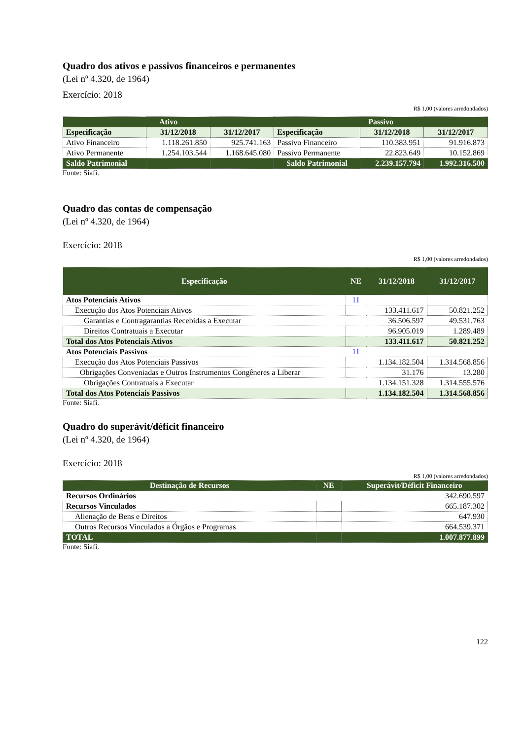Quadro dos ativos e passivos financeiros e permanentes
(Lei nº 4.320, de 1964)
Exercício: 2018
R$ 1,00 (valores arredondados)
| Ativo | | | Passivo | | |
| --- | --- | --- | --- | --- | --- |
| Especificação | 31/12/2018 | 31/12/2017 | Especificação | 31/12/2018 | 31/12/2017 |
| Ativo Financeiro | 1.118.261.850 | 925.741.163 | Passivo Financeiro | 110.383.951 | 91.916.873 |
| Ativo Permanente | 1.254.103.544 | 1.168.645.080 | Passivo Permanente | 22.823.649 | 10.152.869 |
| Saldo Patrimonial | | | Saldo Patrimonial | 2.239.157.794 | 1.992.316.500 |
Fonte: Siafi.
Quadro das contas de compensação
(Lei nº 4.320, de 1964)
Exercício: 2018
R$ 1,00 (valores arredondados)
| Especificação | NE | 31/12/2018 | 31/12/2017 |
| --- | --- | --- | --- |
| Atos Potenciais Ativos | 11 | | |
| Execução dos Atos Potenciais Ativos | | 133.411.617 | 50.821.252 |
| Garantias e Contragarantias Recebidas a Executar | | 36.506.597 | 49.531.763 |
| Direitos Contratuais a Executar | | 96.905.019 | 1.289.489 |
| Total dos Atos Potenciais Ativos | | 133.411.617 | 50.821.252 |
| Atos Potenciais Passivos | 11 | | |
| Execução dos Atos Potenciais Passivos | | 1.134.182.504 | 1.314.568.856 |
| Obrigações Conveniadas e Outros Instrumentos Congêneres a Liberar | | 31.176 | 13.280 |
| Obrigações Contratuais a Executar | | 1.134.151.328 | 1.314.555.576 |
| Total dos Atos Potenciais Passivos | | 1.134.182.504 | 1.314.568.856 |
Fonte: Siafi.
Quadro do superávit/déficit financeiro
(Lei nº 4.320, de 1964)
Exercício: 2018
R$ 1,00 (valores arredondados)
| Destinação de Recursos | NE | Superávit/Déficit Financeiro |
| --- | --- | --- |
| Recursos Ordinários | | 342.690.597 |
| Recursos Vinculados | | 665.187.302 |
| Alienação de Bens e Direitos | | 647.930 |
| Outros Recursos Vinculados a Órgãos e Programas | | 664.539.371 |
| TOTAL | | 1.007.877.899 |
Fonte: Siafi.
122